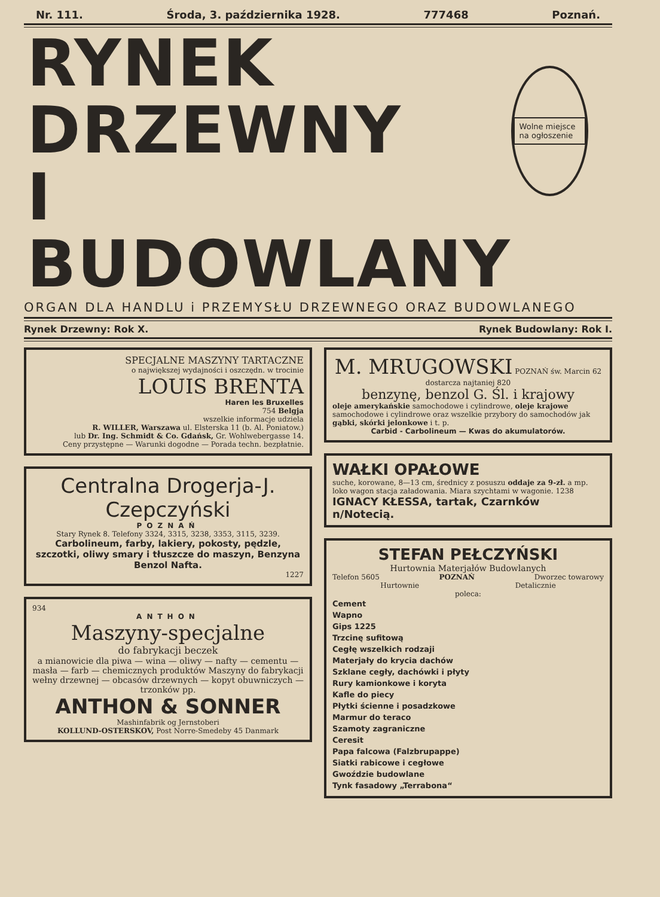Nr. 111. Środa, 3. października 1928. 777468 Poznań.
RYNEK
DRZEWNY
I BUDOWLANY
Wolne miejsce na ogłoszenie
ORGAN DLA HANDLU i PRZEMYSŁU DRZEWNEGO ORAZ BUDOWLANEGO
Rynek Drzewny: Rok X. Rynek Budowlany: Rok I.
SPECJALNE MASZYNY TARTACZNE
o największej wydajności i oszczędn. w trocinie
LOUIS BRENTA
Haren les Bruxelles
754 Belgja
wszelkie informacje udziela
R. WILLER, Warszawa ul. Elsterska 11 (b. Al. Poniatow.)
lub Dr. Ing. Schmidt & Co. Gdańsk, Gr. Wohlwebergasse 14.
Ceny przystępne — Warunki dogodne — Porada techn. bezpłatnie.
Centralna Drogerja-J. Czepczyński
POZNAŃ
Stary Rynek 8. Telefony 3324, 3315, 3238, 3353, 3115, 3239.
Carbolineum, farby, lakiery, pokosty, pędzle, szczotki, oliwy smary i tłuszcze do maszyn, Benzyna Benzol Nafta.
1227
934
ANTHON
Maszyny-specjalne
do fabrykacji beczek
a mianowicie dla piwa — wina — oliwy — nafty — cementu — masła — farb — chemicznych produktów Maszyny do fabrykacji wełny drzewnej — obcasów drzewnych — kopyt obuwniczych — trzonków pp.
ANTHON & SONNER
Mashinfabrik og Jernstoberi
KOLLUND-OSTERSKOV, Post Norre-Smedeby 45 Danmark
M. MRUGOWSKI POZNAŃ św. Marcin 62
dostarcza najtaniej 820
benzynę, benzol G. Śl. i krajowy
oleje amerykańskie samochodowe i cylindrowe, oleje krajowe samochodowe i cylindrowe oraz wszelkie przybory do samochodów jak gąbki, skórki jelonkowe i t. p.
Carbid - Carbolineum — Kwas do akumulatorów.
WAŁKI OPAŁOWE
suche, korowane, 8—13 cm, średnicy z posuszu oddaje za 9-zł. a mp. loko wagon stacja załadowania. Miara szychtami w wagonie. 1238
IGNACY KŁESSA, tartak, Czarnków n/Notecią.
STEFAN PEŁCZYŃSKI
Hurtownia Materjałów Budowlanych
Telefon 5605 POZNAŃ Dworzec towarowy
Hurtownie Detalicznie
poleca:
Cement
Wapno
Gips 1225
Trzcinę sufitową
Cegłę wszelkich rodzaji
Materjały do krycia dachów
Szklane cegły, dachówki i płyty
Rury kamionkowe i koryta
Kafle do piecy
Płytki ścienne i posadzkowe
Marmur do teraco
Szamoty zagraniczne
Ceresit
Papa falcowa (Falzbrupappe)
Siatki rabicowe i cegłowe
Gwoździe budowlane
Tynk fasadowy „Terrabona“